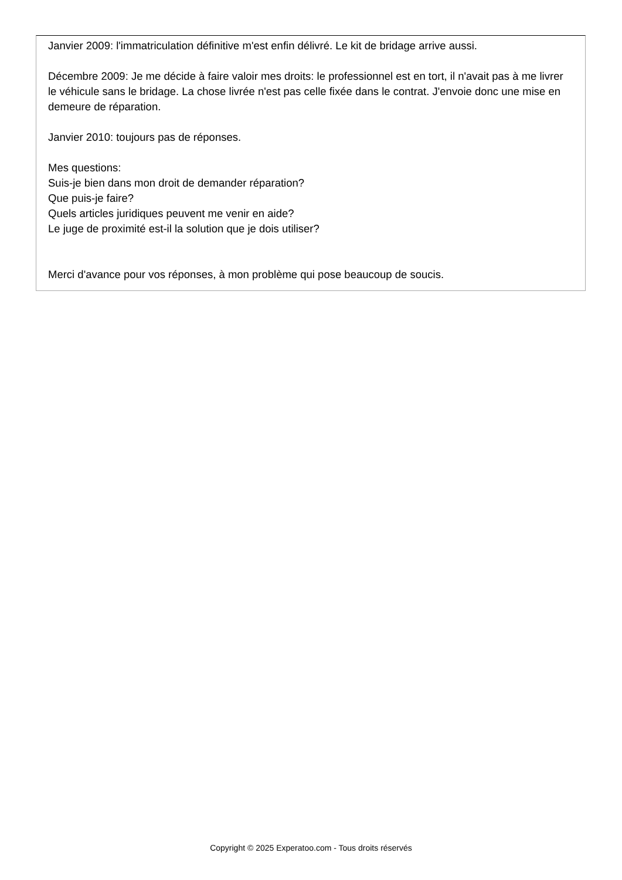Janvier 2009: l'immatriculation définitive m'est enfin délivré. Le kit de bridage arrive aussi.
Décembre 2009: Je me décide à faire valoir mes droits: le professionnel est en tort, il n'avait pas à me livrer le véhicule sans le bridage. La chose livrée n'est pas celle fixée dans le contrat. J'envoie donc une mise en demeure de réparation.
Janvier 2010: toujours pas de réponses.
Mes questions:
Suis-je bien dans mon droit de demander réparation?
Que puis-je faire?
Quels articles juridiques peuvent me venir en aide?
Le juge de proximité est-il la solution que je dois utiliser?
Merci d'avance pour vos réponses, à mon problème qui pose beaucoup de soucis.
Copyright © 2025 Experatoo.com - Tous droits réservés